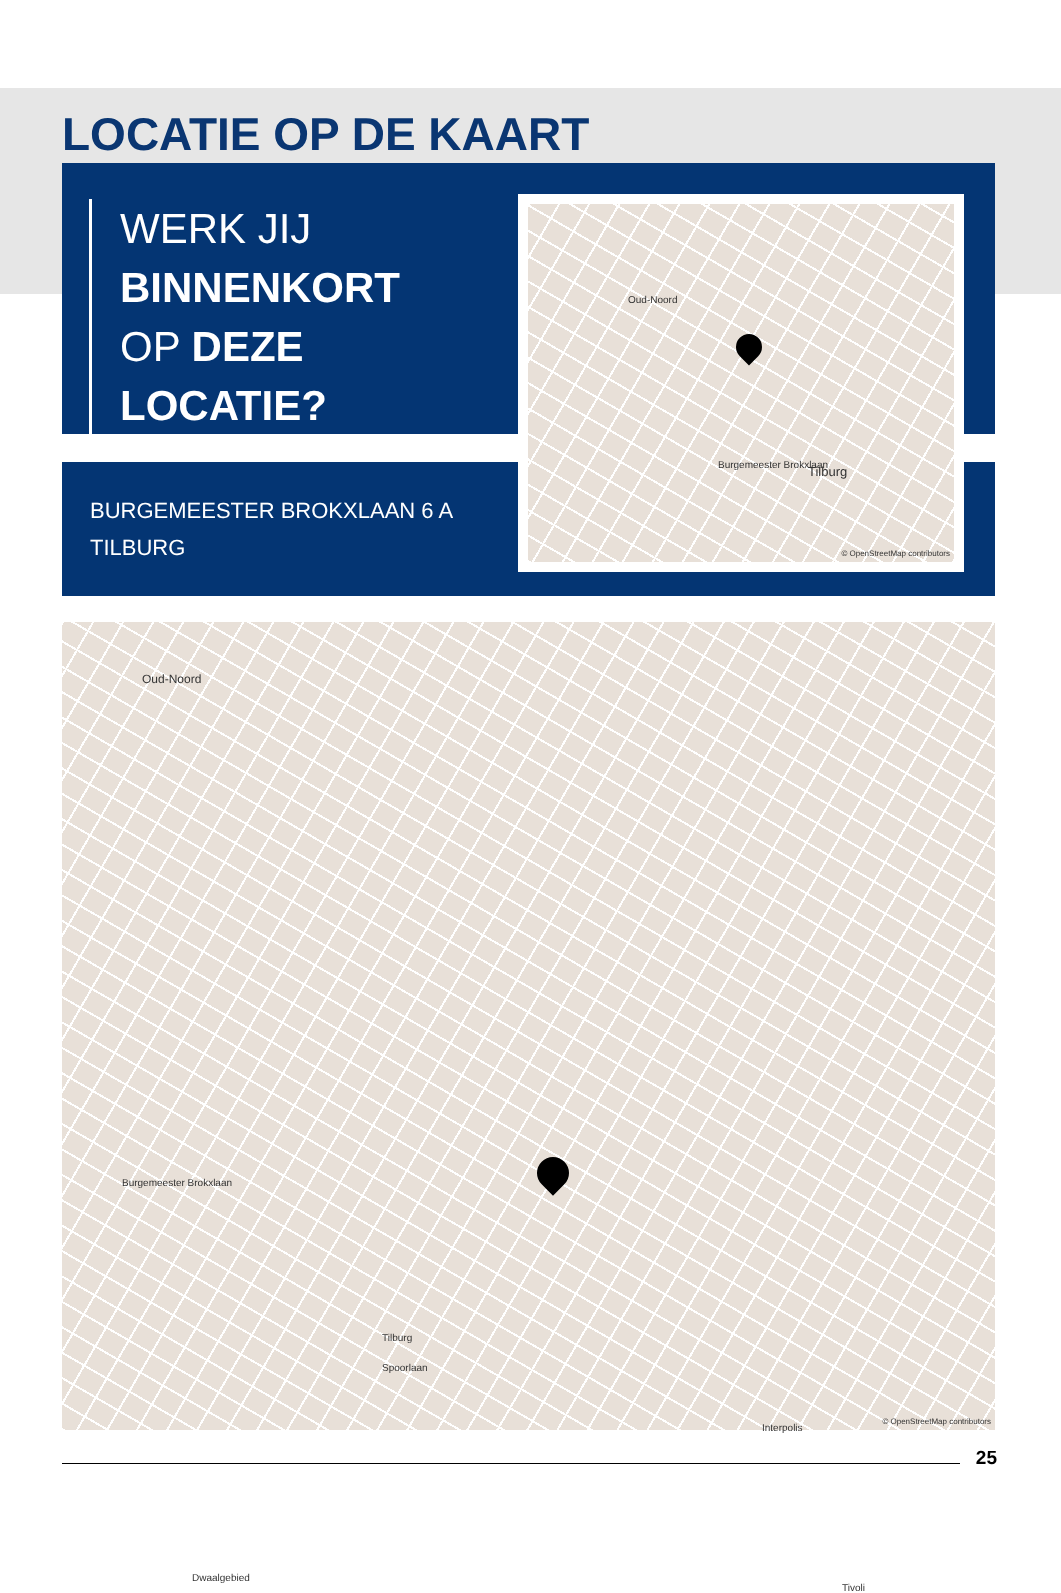LOCATIE OP DE KAART
WERK JIJ
BINNENKORT
OP DEZE
LOCATIE?
BURGEMEESTER BROKXLAAN 6 A
TILBURG
Oud-Noord
Burgemeester Brokxlaan Tilburg
© OpenStreetMap contributors
Oud-Noord
Burgemeester Brokxlaan
Tilburg
Spoorlaan
Interpolis
Dwaalgebied
Tivoli
© OpenStreetMap contributors
25